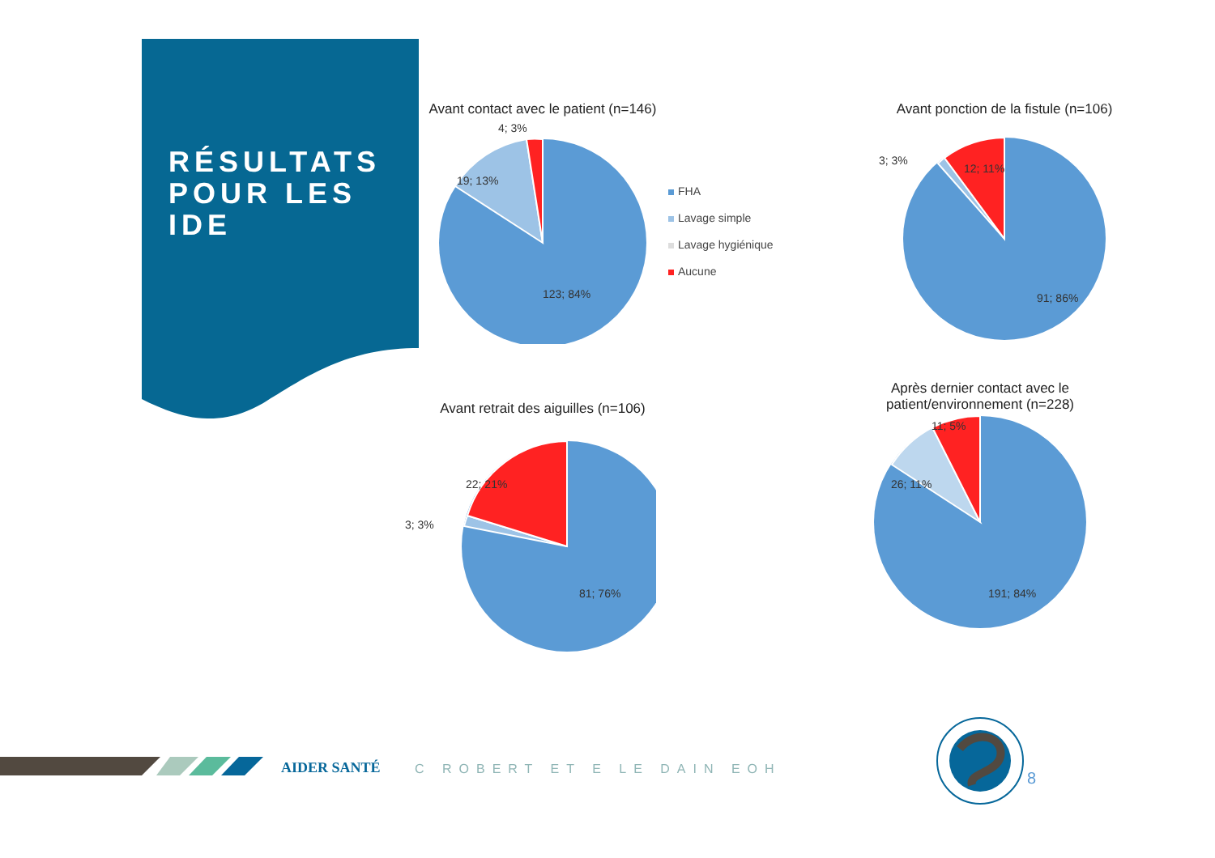RÉSULTATS
POUR LES
IDE
Avant contact avec le patient (n=146)
4; 3%
19; 13%
123; 84%
FHA
Lavage simple
Lavage hygiénique
Aucune
Avant ponction de la fistule (n=106)
3; 3%
12; 11%
91; 86%
Avant retrait des aiguilles (n=106)
3; 3%
22; 21%
81; 76%
Après dernier contact avec le
patient/environnement (n=228)
11; 5%
26; 11%
191; 84%
AIDER SANTÉ C ROBERT ET E LE DAIN EOH 8